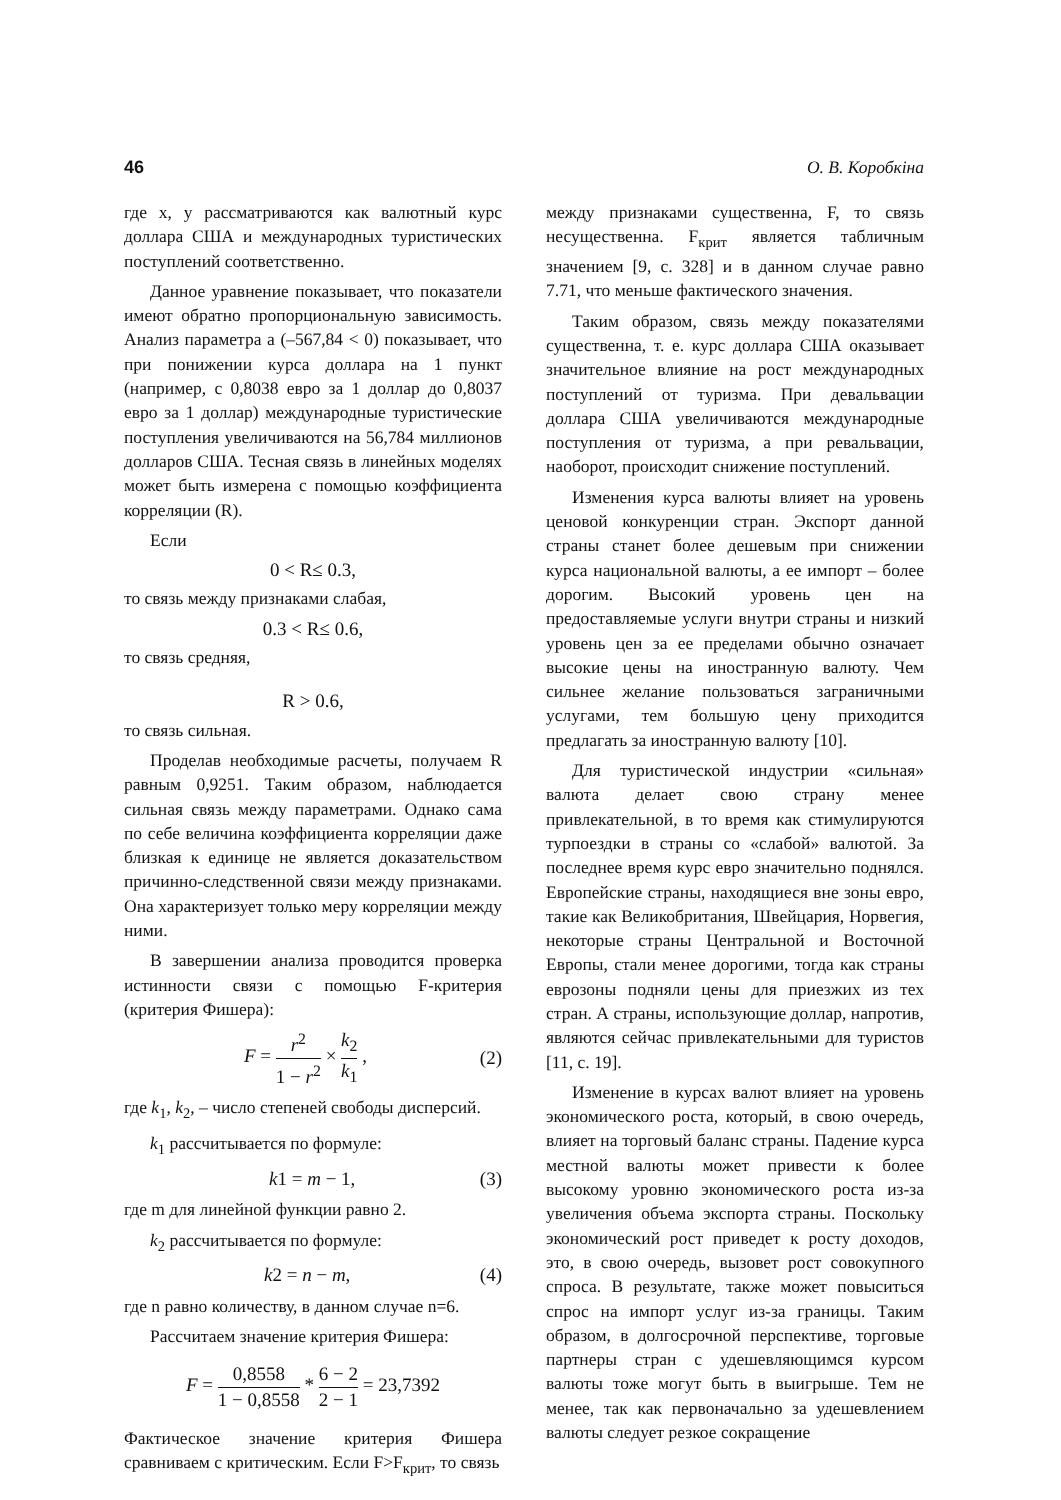46 О. В. Коробкіна
где x, y рассматриваются как валютный курс доллара США и международных туристических поступлений соответственно.
Данное уравнение показывает, что показатели имеют обратно пропорциональную зависимость. Анализ параметра a (–567,84 < 0) показывает, что при понижении курса доллара на 1 пункт (например, с 0,8038 евро за 1 доллар до 0,8037 евро за 1 доллар) международные туристические поступления увеличиваются на 56,784 миллионов долларов США. Тесная связь в линейных моделях может быть измерена с помощью коэффициента корреляции (R).
Если
0 < R≤ 0.3,
то связь между признаками слабая,
0.3 < R≤ 0.6,
то связь средняя,
R > 0.6,
то связь сильная.
Проделав необходимые расчеты, получаем R равным 0,9251. Таким образом, наблюдается сильная связь между параметрами. Однако сама по себе величина коэффициента корреляции даже близкая к единице не является доказательством причинно-следственной связи между признаками. Она характеризует только меру корреляции между ними.
В завершении анализа проводится проверка истинности связи с помощью F-критерия (критерия Фишера):
F = r<sup>2</sup> 1 − r<sup>2</sup> × k<sub>2</sub> k<sub>1</sub> , (2)
где k<sub>1</sub>, k<sub>2</sub>, – число степеней свободы дисперсий.
k<sub>1</sub> рассчитывается по формуле:
k1 = m − 1, (3)
где m для линейной функции равно 2.
k<sub>2</sub> рассчитывается по формуле:
k2 = n − m, (4)
где n равно количеству, в данном случае n=6.
Рассчитаем значение критерия Фишера:
F = 0,8558 1 − 0,8558 * 6 − 2 2 − 1 = 23,7392
Фактическое значение критерия Фишера сравниваем с критическим. Если F>F<sub>крит</sub>, то связь
между признаками существенна, F, то связь несущественна. F<sub>крит</sub> является табличным значением [9, с. 328] и в данном случае равно 7.71, что меньше фактического значения.
Таким образом, связь между показателями существенна, т. е. курс доллара США оказывает значительное влияние на рост международных поступлений от туризма. При девальвации доллара США увеличиваются международные поступления от туризма, а при ревальвации, наоборот, происходит снижение поступлений.
Изменения курса валюты влияет на уровень ценовой конкуренции стран. Экспорт данной страны станет более дешевым при снижении курса национальной валюты, а ее импорт – более дорогим. Высокий уровень цен на предоставляемые услуги внутри страны и низкий уровень цен за ее пределами обычно означает высокие цены на иностранную валюту. Чем сильнее желание пользоваться заграничными услугами, тем большую цену приходится предлагать за иностранную валюту [10].
Для туристической индустрии «сильная» валюта делает свою страну менее привлекательной, в то время как стимулируются турпоездки в страны со «слабой» валютой. За последнее время курс евро значительно поднялся. Европейские страны, находящиеся вне зоны евро, такие как Великобритания, Швейцария, Норвегия, некоторые страны Центральной и Восточной Европы, стали менее дорогими, тогда как страны еврозоны подняли цены для приезжих из тех стран. А страны, использующие доллар, напротив, являются сейчас привлекательными для туристов [11, с. 19].
Изменение в курсах валют влияет на уровень экономического роста, который, в свою очередь, влияет на торговый баланс страны. Падение курса местной валюты может привести к более высокому уровню экономического роста из-за увеличения объема экспорта страны. Поскольку экономический рост приведет к росту доходов, это, в свою очередь, вызовет рост совокупного спроса. В результате, также может повыситься спрос на импорт услуг из-за границы. Таким образом, в долгосрочной перспективе, торговые партнеры стран с удешевляющимся курсом валюты тоже могут быть в выигрыше. Тем не менее, так как первоначально за удешевлением валюты следует резкое сокращение